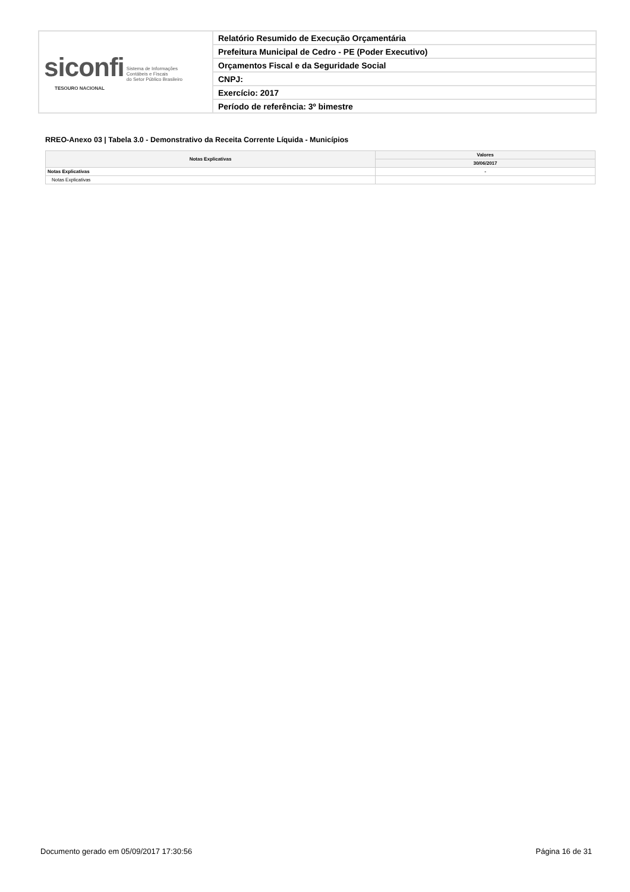| siconfi Sistema de Informações Contábeis e Fiscais do Setor Público Brasileiro TESOURO NACIONAL | Relatório Resumido de Execução Orçamentária |
| | Prefeitura Municipal de Cedro - PE (Poder Executivo) |
| | Orçamentos Fiscal e da Seguridade Social |
| | CNPJ: |
| | Exercício: 2017 |
| | Período de referência: 3º bimestre |
RREO-Anexo 03 | Tabela 3.0 - Demonstrativo da Receita Corrente Líquida - Municípios
| Notas Explicativas | Valores |
| --- | --- |
| | 30/06/2017 |
| Notas Explicativas | - |
| Notas Explicativas | |
Documento gerado em 05/09/2017 17:30:56
Página 16 de 31